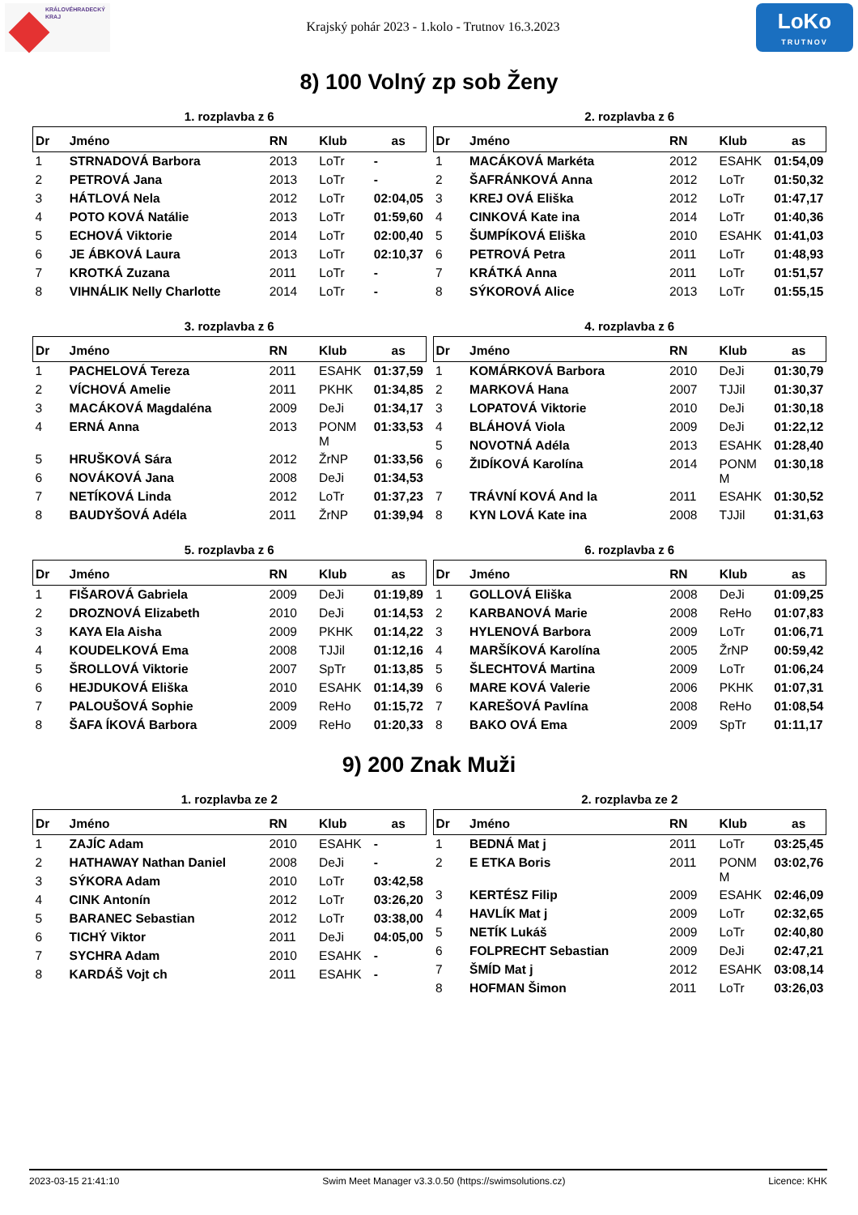KRÁLOVÉHRADECKÝ
KRAJ
Krajský pohár 2023 - 1.kolo - Trutnov 16.3.2023
LoKo
TRUTNOV
8) 100 Volný zp sob Ženy
1. rozplavba z 6
| Dr | Jméno | RN | Klub | as |
| --- | --- | --- | --- | --- |
| 1 | STRNADOVÁ Barbora | 2013 | LoTr | - |
| 2 | PETROVÁ Jana | 2013 | LoTr | - |
| 3 | HÁTLOVÁ Nela | 2012 | LoTr | 02:04,05 |
| 4 | POTO KOVÁ Natálie | 2013 | LoTr | 01:59,60 |
| 5 | ECHOVÁ Viktorie | 2014 | LoTr | 02:00,40 |
| 6 | JE ÁBKOVÁ Laura | 2013 | LoTr | 02:10,37 |
| 7 | KROTKÁ Zuzana | 2011 | LoTr | - |
| 8 | VIHNÁLIK Nelly Charlotte | 2014 | LoTr | - |
2. rozplavba z 6
| Dr | Jméno | RN | Klub | as |
| --- | --- | --- | --- | --- |
| 1 | MACÁKOVÁ Markéta | 2012 | ESAHK | 01:54,09 |
| 2 | ŠAFRÁNKOVÁ Anna | 2012 | LoTr | 01:50,32 |
| 3 | KREJ OVÁ Eliška | 2012 | LoTr | 01:47,17 |
| 4 | CINKOVÁ Kate ina | 2014 | LoTr | 01:40,36 |
| 5 | ŠUMPÍKOVÁ Eliška | 2010 | ESAHK | 01:41,03 |
| 6 | PETROVÁ Petra | 2011 | LoTr | 01:48,93 |
| 7 | KRÁTKÁ Anna | 2011 | LoTr | 01:51,57 |
| 8 | SÝKOROVÁ Alice | 2013 | LoTr | 01:55,15 |
3. rozplavba z 6
| Dr | Jméno | RN | Klub | as |
| --- | --- | --- | --- | --- |
| 1 | PACHELOVÁ Tereza | 2011 | ESAHK | 01:37,59 |
| 2 | VÍCHOVÁ Amelie | 2011 | PKHK | 01:34,85 |
| 3 | MACÁKOVÁ Magdaléna | 2009 | DeJi | 01:34,17 |
| 4 | ERNÁ Anna | 2013 | PONM M | 01:33,53 |
| 5 | HRUŠKOVÁ Sára | 2012 | ŽrNP | 01:33,56 |
| 6 | NOVÁKOVÁ Jana | 2008 | DeJi | 01:34,53 |
| 7 | NETÍKOVÁ Linda | 2012 | LoTr | 01:37,23 |
| 8 | BAUDYŠOVÁ Adéla | 2011 | ŽrNP | 01:39,94 |
4. rozplavba z 6
| Dr | Jméno | RN | Klub | as |
| --- | --- | --- | --- | --- |
| 1 | KOMÁRKOVÁ Barbora | 2010 | DeJi | 01:30,79 |
| 2 | MARKOVÁ Hana | 2007 | TJJil | 01:30,37 |
| 3 | LOPATOVÁ Viktorie | 2010 | DeJi | 01:30,18 |
| 4 | BLÁHOVÁ Viola | 2009 | DeJi | 01:22,12 |
| 5 | NOVOTNÁ Adéla | 2013 | ESAHK | 01:28,40 |
| 6 | ŽIDÍKOVÁ Karolína | 2014 | PONM M | 01:30,18 |
| 7 | TRÁVNÍ KOVÁ And la | 2011 | ESAHK | 01:30,52 |
| 8 | KYN LOVÁ Kate ina | 2008 | TJJil | 01:31,63 |
5. rozplavba z 6
| Dr | Jméno | RN | Klub | as |
| --- | --- | --- | --- | --- |
| 1 | FIŠAROVÁ Gabriela | 2009 | DeJi | 01:19,89 |
| 2 | DROZNOVÁ Elizabeth | 2010 | DeJi | 01:14,53 |
| 3 | KAYA Ela Aisha | 2009 | PKHK | 01:14,22 |
| 4 | KOUDELKOVÁ Ema | 2008 | TJJil | 01:12,16 |
| 5 | ŠROLLOVÁ Viktorie | 2007 | SpTr | 01:13,85 |
| 6 | HEJDUKOVÁ Eliška | 2010 | ESAHK | 01:14,39 |
| 7 | PALOUŠOVÁ Sophie | 2009 | ReHo | 01:15,72 |
| 8 | ŠAFA ÍKOVÁ Barbora | 2009 | ReHo | 01:20,33 |
6. rozplavba z 6
| Dr | Jméno | RN | Klub | as |
| --- | --- | --- | --- | --- |
| 1 | GOLLOVÁ Eliška | 2008 | DeJi | 01:09,25 |
| 2 | KARBANOVÁ Marie | 2008 | ReHo | 01:07,83 |
| 3 | HYLENOVÁ Barbora | 2009 | LoTr | 01:06,71 |
| 4 | MARŠÍKOVÁ Karolína | 2005 | ŽrNP | 00:59,42 |
| 5 | ŠLECHTOVÁ Martina | 2009 | LoTr | 01:06,24 |
| 6 | MARE KOVÁ Valerie | 2006 | PKHK | 01:07,31 |
| 7 | KAREŠOVÁ Pavlína | 2008 | ReHo | 01:08,54 |
| 8 | BAKO OVÁ Ema | 2009 | SpTr | 01:11,17 |
9) 200 Znak Muži
1. rozplavba ze 2
| Dr | Jméno | RN | Klub | as |
| --- | --- | --- | --- | --- |
| 1 | ZAJÍC Adam | 2010 | ESAHK | - |
| 2 | HATHAWAY Nathan Daniel | 2008 | DeJi | - |
| 3 | SÝKORA Adam | 2010 | LoTr | 03:42,58 |
| 4 | CINK Antonín | 2012 | LoTr | 03:26,20 |
| 5 | BARANEC Sebastian | 2012 | LoTr | 03:38,00 |
| 6 | TICHÝ Viktor | 2011 | DeJi | 04:05,00 |
| 7 | SYCHRA Adam | 2010 | ESAHK | - |
| 8 | KARDÁŠ Vojt ch | 2011 | ESAHK | - |
2. rozplavba ze 2
| Dr | Jméno | RN | Klub | as |
| --- | --- | --- | --- | --- |
| 1 | BEDNÁ Mat j | 2011 | LoTr | 03:25,45 |
| 2 | E ETKA Boris | 2011 | PONM M | 03:02,76 |
| 3 | KERTÉSZ Filip | 2009 | ESAHK | 02:46,09 |
| 4 | HAVLÍK Mat j | 2009 | LoTr | 02:32,65 |
| 5 | NETÍK Lukáš | 2009 | LoTr | 02:40,80 |
| 6 | FOLPRECHT Sebastian | 2009 | DeJi | 02:47,21 |
| 7 | ŠMÍD Mat j | 2012 | ESAHK | 03:08,14 |
| 8 | HOFMAN Šimon | 2011 | LoTr | 03:26,03 |
2023-03-15 21:41:10 Swim Meet Manager v3.3.0.50 (https://swimsolutions.cz) Licence: KHK